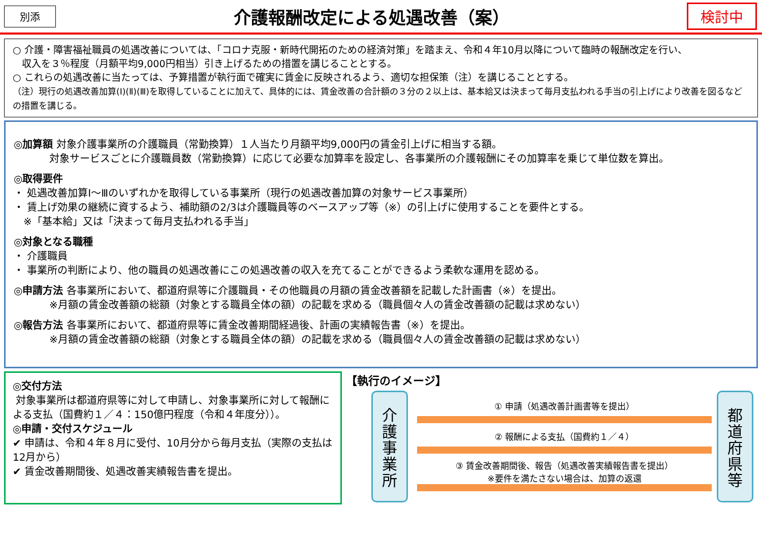別添
介護報酬改定による処遇改善（案）
検討中
○ 介護・障害福祉職員の処遇改善については、「コロナ克服・新時代開拓のための経済対策」を踏まえ、令和４年10月以降について臨時の報酬改定を行い、
収入を３％程度（月額平均9,000円相当）引き上げるための措置を講じることとする。
○ これらの処遇改善に当たっては、予算措置が執行面で確実に賃金に反映されるよう、適切な担保策（注）を講じることとする。
（注）現行の処遇改善加算(Ⅰ)(Ⅱ)(Ⅲ)を取得していることに加えて、具体的には、賃金改善の合計額の３分の２以上は、基本給又は決まって毎月支払われる手当の引上げにより改善を図るなどの措置を講じる。
◎加算額 対象介護事業所の介護職員（常勤換算）１人当たり月額平均9,000円の賃金引上げに相当する額。
対象サービスごとに介護職員数（常勤換算）に応じて必要な加算率を設定し、各事業所の介護報酬にその加算率を乗じて単位数を算出。
◎取得要件
・ 処遇改善加算Ⅰ～Ⅲのいずれかを取得している事業所（現行の処遇改善加算の対象サービス事業所）
・ 賃上げ効果の継続に資するよう、補助額の2/3は介護職員等のベースアップ等（※）の引上げに使用することを要件とする。
※「基本給」又は「決まって毎月支払われる手当」
◎対象となる職種
・ 介護職員
・ 事業所の判断により、他の職員の処遇改善にこの処遇改善の収入を充てることができるよう柔軟な運用を認める。
◎申請方法 各事業所において、都道府県等に介護職員・その他職員の月額の賃金改善額を記載した計画書（※）を提出。
※月額の賃金改善額の総額（対象とする職員全体の額）の記載を求める（職員個々人の賃金改善額の記載は求めない）
◎報告方法 各事業所において、都道府県等に賃金改善期間経過後、計画の実績報告書（※）を提出。
※月額の賃金改善額の総額（対象とする職員全体の額）の記載を求める（職員個々人の賃金改善額の記載は求めない）
◎交付方法
対象事業所は都道府県等に対して申請し、対象事業所に対して報酬による支払（国費約１／４：150億円程度（令和４年度分））。
◎申請・交付スケジュール
✔ 申請は、令和４年８月に受付、10月分から毎月支払（実際の支払は12月から）
✔ 賃金改善期間後、処遇改善実績報告書を提出。
【執行のイメージ】
介
護
事
業
所
① 申請（処遇改善計画書等を提出）
② 報酬による支払（国費約１／４）
③ 賃金改善期間後、報告（処遇改善実績報告書を提出）
※要件を満たさない場合は、加算の返還
都
道
府
県
等